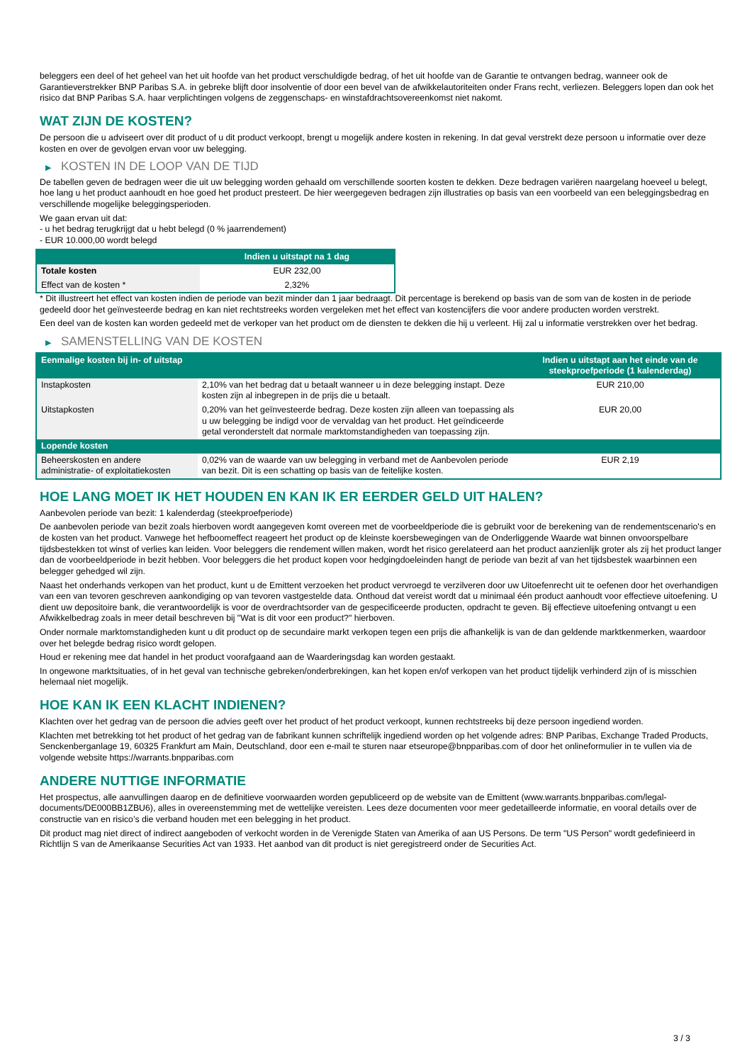beleggers een deel of het geheel van het uit hoofde van het product verschuldigde bedrag, of het uit hoofde van de Garantie te ontvangen bedrag, wanneer ook de Garantieverstrekker BNP Paribas S.A. in gebreke blijft door insolventie of door een bevel van de afwikkelautoriteiten onder Frans recht, verliezen. Beleggers lopen dan ook het risico dat BNP Paribas S.A. haar verplichtingen volgens de zeggenschaps- en winstafdrachtsovereenkomst niet nakomt.
WAT ZIJN DE KOSTEN?
De persoon die u adviseert over dit product of u dit product verkoopt, brengt u mogelijk andere kosten in rekening. In dat geval verstrekt deze persoon u informatie over deze kosten en over de gevolgen ervan voor uw belegging.
▶ KOSTEN IN DE LOOP VAN DE TIJD
De tabellen geven de bedragen weer die uit uw belegging worden gehaald om verschillende soorten kosten te dekken. Deze bedragen variëren naargelang hoeveel u belegt, hoe lang u het product aanhoudt en hoe goed het product presteert. De hier weergegeven bedragen zijn illustraties op basis van een voorbeeld van een beleggingsbedrag en verschillende mogelijke beleggingsperioden.
We gaan ervan uit dat:
- u het bedrag terugkrijgt dat u hebt belegd (0 % jaarrendement)
- EUR 10.000,00 wordt belegd
| | Indien u uitstapt na 1 dag |
| --- | --- |
| Totale kosten | EUR 232,00 |
| Effect van de kosten * | 2,32% |
* Dit illustreert het effect van kosten indien de periode van bezit minder dan 1 jaar bedraagt. Dit percentage is berekend op basis van de som van de kosten in de periode gedeeld door het geïnvesteerde bedrag en kan niet rechtstreeks worden vergeleken met het effect van kostencijfers die voor andere producten worden verstrekt.
Een deel van de kosten kan worden gedeeld met de verkoper van het product om de diensten te dekken die hij u verleent. Hij zal u informatie verstrekken over het bedrag.
▶ SAMENSTELLING VAN DE KOSTEN
| Eenmalige kosten bij in- of uitstap | | Indien u uitstapt aan het einde van de steekproefperiode (1 kalenderdag) |
| --- | --- | --- |
| Instapkosten | 2,10% van het bedrag dat u betaalt wanneer u in deze belegging instapt. Deze kosten zijn al inbegrepen in de prijs die u betaalt. | EUR 210,00 |
| Uitstapkosten | 0,20% van het geïnvesteerde bedrag. Deze kosten zijn alleen van toepassing als u uw belegging be indigd voor de vervaldag van het product. Het geïndiceerde getal veronderstelt dat normale marktomstandigheden van toepassing zijn. | EUR 20,00 |
| Lopende kosten | | |
| Beheerskosten en andere administratie- of exploitatiekosten | 0,02% van de waarde van uw belegging in verband met de Aanbevolen periode van bezit. Dit is een schatting op basis van de feitelijke kosten. | EUR 2,19 |
HOE LANG MOET IK HET HOUDEN EN KAN IK ER EERDER GELD UIT HALEN?
Aanbevolen periode van bezit: 1 kalenderdag (steekproefperiode)
De aanbevolen periode van bezit zoals hierboven wordt aangegeven komt overeen met de voorbeeldperiode die is gebruikt voor de berekening van de rendementscenario's en de kosten van het product. Vanwege het hefboomeffect reageert het product op de kleinste koersbewegingen van de Onderliggende Waarde wat binnen onvoorspelbare tijdsbestekken tot winst of verlies kan leiden. Voor beleggers die rendement willen maken, wordt het risico gerelateerd aan het product aanzienlijk groter als zij het product langer dan de voorbeeldperiode in bezit hebben. Voor beleggers die het product kopen voor hedgingdoeleinden hangt de periode van bezit af van het tijdsbestek waarbinnen een belegger gehedged wil zijn.
Naast het onderhands verkopen van het product, kunt u de Emittent verzoeken het product vervroegd te verzilveren door uw Uitoefenrecht uit te oefenen door het overhandigen van een van tevoren geschreven aankondiging op van tevoren vastgestelde data. Onthoud dat vereist wordt dat u minimaal één product aanhoudt voor effectieve uitoefening. U dient uw depositoire bank, die verantwoordelijk is voor de overdrachtsorder van de gespecificeerde producten, opdracht te geven. Bij effectieve uitoefening ontvangt u een Afwikkelbedrag zoals in meer detail beschreven bij "Wat is dit voor een product?" hierboven.
Onder normale marktomstandigheden kunt u dit product op de secundaire markt verkopen tegen een prijs die afhankelijk is van de dan geldende marktkenmerken, waardoor over het belegde bedrag risico wordt gelopen.
Houd er rekening mee dat handel in het product voorafgaand aan de Waarderingsdag kan worden gestaakt.
In ongewone marktsituaties, of in het geval van technische gebreken/onderbrekingen, kan het kopen en/of verkopen van het product tijdelijk verhinderd zijn of is misschien helemaal niet mogelijk.
HOE KAN IK EEN KLACHT INDIENEN?
Klachten over het gedrag van de persoon die advies geeft over het product of het product verkoopt, kunnen rechtstreeks bij deze persoon ingediend worden.
Klachten met betrekking tot het product of het gedrag van de fabrikant kunnen schriftelijk ingediend worden op het volgende adres: BNP Paribas, Exchange Traded Products, Senckenberganlage 19, 60325 Frankfurt am Main, Deutschland, door een e-mail te sturen naar etseurope@bnpparibas.com of door het onlineformulier in te vullen via de volgende website https://warrants.bnpparibas.com
ANDERE NUTTIGE INFORMATIE
Het prospectus, alle aanvullingen daarop en de definitieve voorwaarden worden gepubliceerd op de website van de Emittent (www.warrants.bnpparibas.com/legal-documents/DE000BB1ZBU6), alles in overeenstemming met de wettelijke vereisten. Lees deze documenten voor meer gedetailleerde informatie, en vooral details over de constructie van en risico’s die verband houden met een belegging in het product.
Dit product mag niet direct of indirect aangeboden of verkocht worden in de Verenigde Staten van Amerika of aan US Persons. De term "US Person" wordt gedefinieerd in Richtlijn S van de Amerikaanse Securities Act van 1933. Het aanbod van dit product is niet geregistreerd onder de Securities Act.
3 / 3